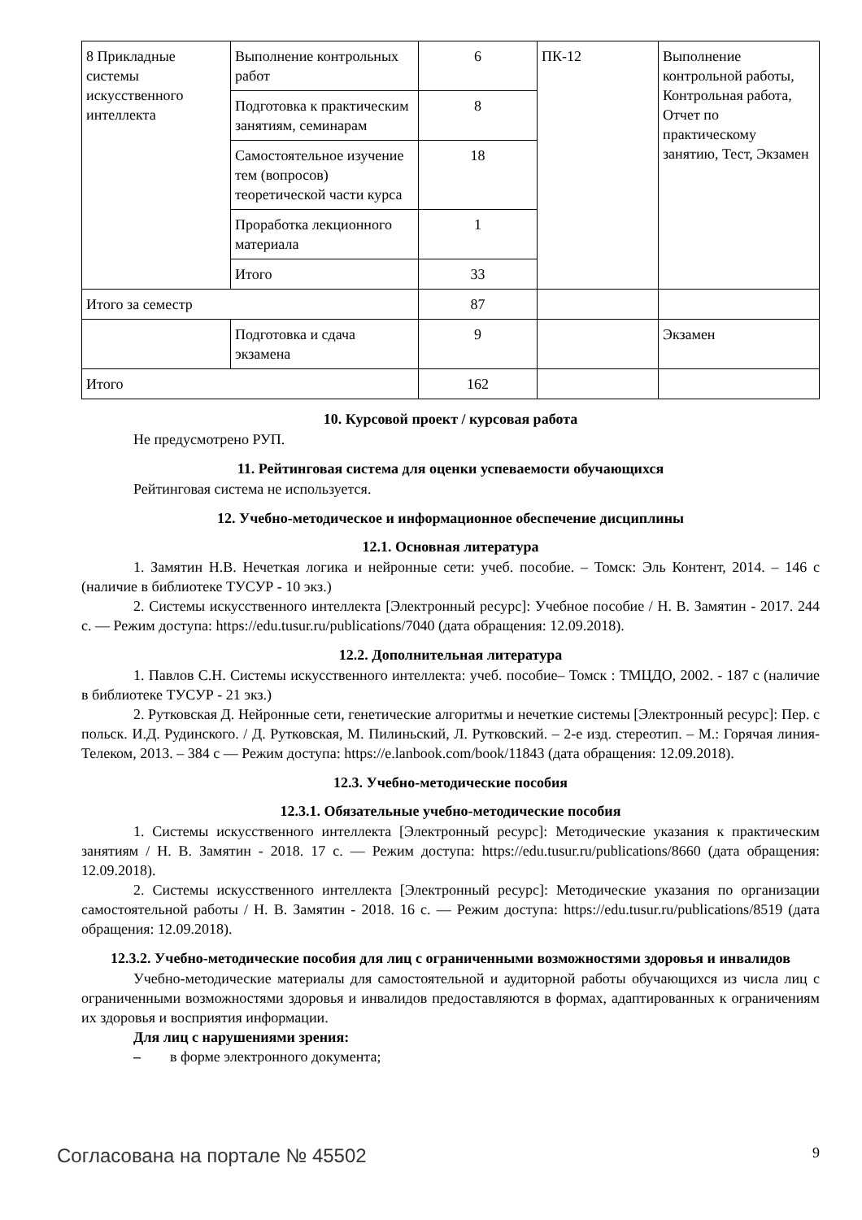| 8 Прикладные системы искусственного интеллекта | Выполнение контрольных работ | 6 | ПК-12 | Выполнение контрольной работы, Контрольная работа, Отчет по практическому занятию, Тест, Экзамен |
| | Подготовка к практическим занятиям, семинарам | 8 | | |
| | Самостоятельное изучение тем (вопросов) теоретической части курса | 18 | | |
| | Проработка лекционного материала | 1 | | |
| | Итого | 33 | | |
| Итого за семестр | | 87 | | |
| | Подготовка и сдача экзамена | 9 | | Экзамен |
| Итого | | 162 | | |
10. Курсовой проект / курсовая работа
Не предусмотрено РУП.
11. Рейтинговая система для оценки успеваемости обучающихся
Рейтинговая система не используется.
12. Учебно-методическое и информационное обеспечение дисциплины
12.1. Основная литература
1. Замятин Н.В. Нечеткая логика и нейронные сети: учеб. пособие. – Томск: Эль Контент, 2014. – 146 с (наличие в библиотеке ТУСУР - 10 экз.)
2. Системы искусственного интеллекта [Электронный ресурс]: Учебное пособие / Н. В. Замятин - 2017. 244 с. — Режим доступа: https://edu.tusur.ru/publications/7040 (дата обращения: 12.09.2018).
12.2. Дополнительная литература
1. Павлов С.Н. Системы искусственного интеллекта: учеб. пособие– Томск : ТМЦДО, 2002. - 187 с (наличие в библиотеке ТУСУР - 21 экз.)
2. Рутковская Д. Нейронные сети, генетические алгоритмы и нечеткие системы [Электронный ресурс]: Пер. с польск. И.Д. Рудинского. / Д. Рутковская, М. Пилиньский, Л. Рутковский. – 2-е изд. стереотип. – М.: Горячая линия-Телеком, 2013. – 384 с — Режим доступа: https://e.lanbook.com/book/11843 (дата обращения: 12.09.2018).
12.3. Учебно-методические пособия
12.3.1. Обязательные учебно-методические пособия
1. Системы искусственного интеллекта [Электронный ресурс]: Методические указания к практическим занятиям / Н. В. Замятин - 2018. 17 с. — Режим доступа: https://edu.tusur.ru/publications/8660 (дата обращения: 12.09.2018).
2. Системы искусственного интеллекта [Электронный ресурс]: Методические указания по организации самостоятельной работы / Н. В. Замятин - 2018. 16 с. — Режим доступа: https://edu.tusur.ru/publications/8519 (дата обращения: 12.09.2018).
12.3.2. Учебно-методические пособия для лиц с ограниченными возможностями здоровья и инвалидов
Учебно-методические материалы для самостоятельной и аудиторной работы обучающихся из числа лиц с ограниченными возможностями здоровья и инвалидов предоставляются в формах, адаптированных к ограничениям их здоровья и восприятия информации.
Для лиц с нарушениями зрения:
– в форме электронного документа;
Согласована на портале № 45502 9